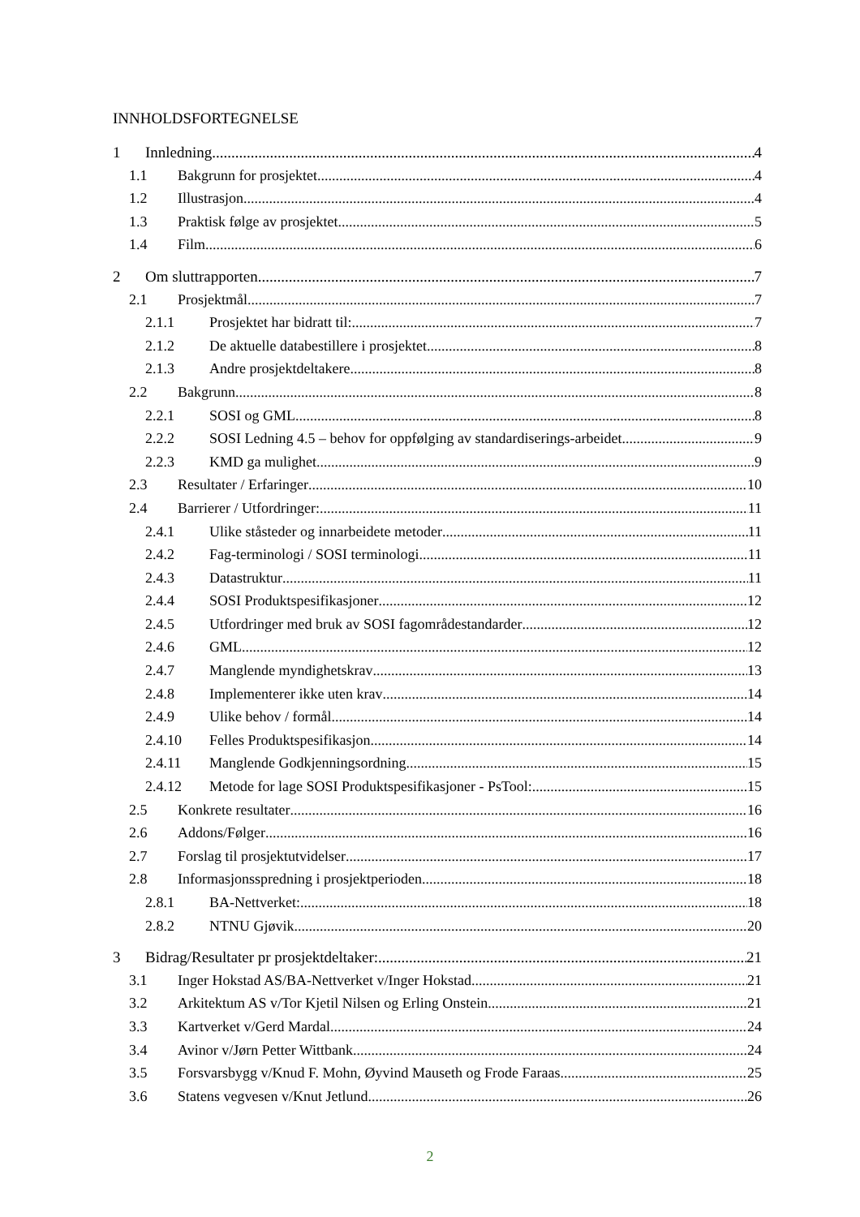INNHOLDSFORTEGNELSE
1 Innledning 4
1.1 Bakgrunn for prosjektet 4
1.2 Illustrasjon 4
1.3 Praktisk følge av prosjektet 5
1.4 Film 6
2 Om sluttrapporten 7
2.1 Prosjektmål 7
2.1.1 Prosjektet har bidratt til: 7
2.1.2 De aktuelle databestillere i prosjektet 8
2.1.3 Andre prosjektdeltakere 8
2.2 Bakgrunn 8
2.2.1 SOSI og GML 8
2.2.2 SOSI Ledning 4.5 – behov for oppfølging av standardiserings-arbeidet 9
2.2.3 KMD ga mulighet 9
2.3 Resultater / Erfaringer 10
2.4 Barrierer / Utfordringer: 11
2.4.1 Ulike ståsteder og innarbeidete metoder 11
2.4.2 Fag-terminologi / SOSI terminologi 11
2.4.3 Datastruktur 11
2.4.4 SOSI Produktspesifikasjoner 12
2.4.5 Utfordringer med bruk av SOSI fagområdestandarder 12
2.4.6 GML 12
2.4.7 Manglende myndighetskrav 13
2.4.8 Implementerer ikke uten krav 14
2.4.9 Ulike behov / formål 14
2.4.10 Felles Produktspesifikasjon 14
2.4.11 Manglende Godkjenningsordning 15
2.4.12 Metode for lage SOSI Produktspesifikasjoner - PsTool: 15
2.5 Konkrete resultater 16
2.6 Addons/Følger 16
2.7 Forslag til prosjektutvidelser 17
2.8 Informasjonsspredning i prosjektperioden 18
2.8.1 BA-Nettverket: 18
2.8.2 NTNU Gjøvik 20
3 Bidrag/Resultater pr prosjektdeltaker: 21
3.1 Inger Hokstad AS/BA-Nettverket v/Inger Hokstad 21
3.2 Arkitektum AS v/Tor Kjetil Nilsen og Erling Onstein 21
3.3 Kartverket v/Gerd Mardal 24
3.4 Avinor v/Jørn Petter Wittbank 24
3.5 Forsvarsbygg v/Knud F. Mohn, Øyvind Mauseth og Frode Faraas 25
3.6 Statens vegvesen v/Knut Jetlund 26
2